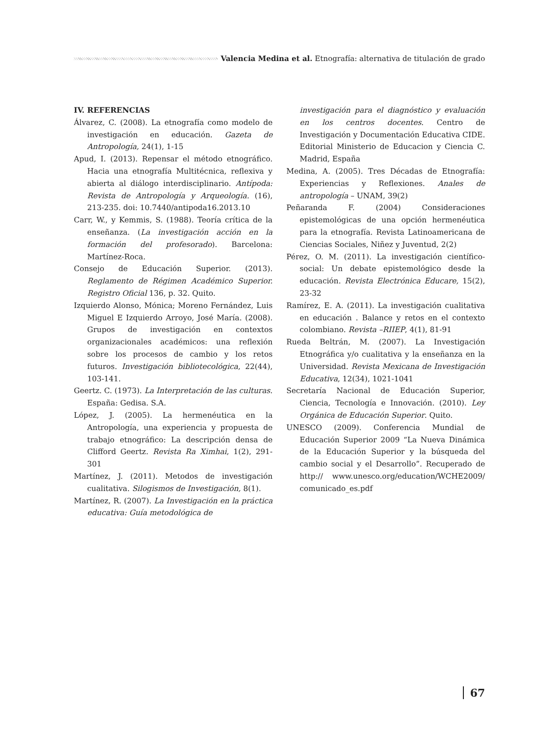Valencia Medina et al. Etnografía: alternativa de titulación de grado
IV. REFERENCIAS
Álvarez, C. (2008). La etnografía como modelo de investigación en educación. Gazeta de Antropología, 24(1), 1-15
Apud, I. (2013). Repensar el método etnográfico. Hacia una etnografía Multitécnica, reflexiva y abierta al diálogo interdisciplinario. Antípoda: Revista de Antropología y Arqueología. (16), 213-235. doi: 10.7440/antipoda16.2013.10
Carr, W., y Kemmis, S. (1988). Teoría crítica de la enseñanza. (La investigación acción en la formación del profesorado). Barcelona: Martínez-Roca.
Consejo de Educación Superior. (2013). Reglamento de Régimen Académico Superior. Registro Oficial 136, p. 32. Quito.
Izquierdo Alonso, Mónica; Moreno Fernández, Luis Miguel E Izquierdo Arroyo, José María. (2008). Grupos de investigación en contextos organizacionales académicos: una reflexión sobre los procesos de cambio y los retos futuros. Investigación bibliotecológica, 22(44), 103-141.
Geertz. C. (1973). La Interpretación de las culturas. España: Gedisa. S.A.
López, J. (2005). La hermenéutica en la Antropología, una experiencia y propuesta de trabajo etnográfico: La descripción densa de Clifford Geertz. Revista Ra Ximhai, 1(2), 291-301
Martínez, J. (2011). Metodos de investigación cualitativa. Silogismos de Investigación, 8(1).
Martínez, R. (2007). La Investigación en la práctica educativa: Guía metodológica de
investigación para el diagnóstico y evaluación en los centros docentes. Centro de Investigación y Documentación Educativa CIDE. Editorial Ministerio de Educacion y Ciencia C. Madrid, España
Medina, A. (2005). Tres Décadas de Etnografía: Experiencias y Reflexiones. Anales de antropología – UNAM, 39(2)
Peñaranda F. (2004) Consideraciones epistemológicas de una opción hermenéutica para la etnografía. Revista Latinoamericana de Ciencias Sociales, Niñez y Juventud, 2(2)
Pérez, O. M. (2011). La investigación científico- social: Un debate epistemológico desde la educación. Revista Electrónica Educare, 15(2), 23-32
Ramírez, E. A. (2011). La investigación cualitativa en educación . Balance y retos en el contexto colombiano. Revista –RIIEP, 4(1), 81-91
Rueda Beltrán, M. (2007). La Investigación Etnográfica y/o cualitativa y la enseñanza en la Universidad. Revista Mexicana de Investigación Educativa, 12(34), 1021-1041
Secretaría Nacional de Educación Superior, Ciencia, Tecnología e Innovación. (2010). Ley Orgánica de Educación Superior. Quito.
UNESCO (2009). Conferencia Mundial de Educación Superior 2009 “La Nueva Dinámica de la Educación Superior y la búsqueda del cambio social y el Desarrollo”. Recuperado de http:// www.unesco.org/education/WCHE2009/ comunicado_es.pdf
67